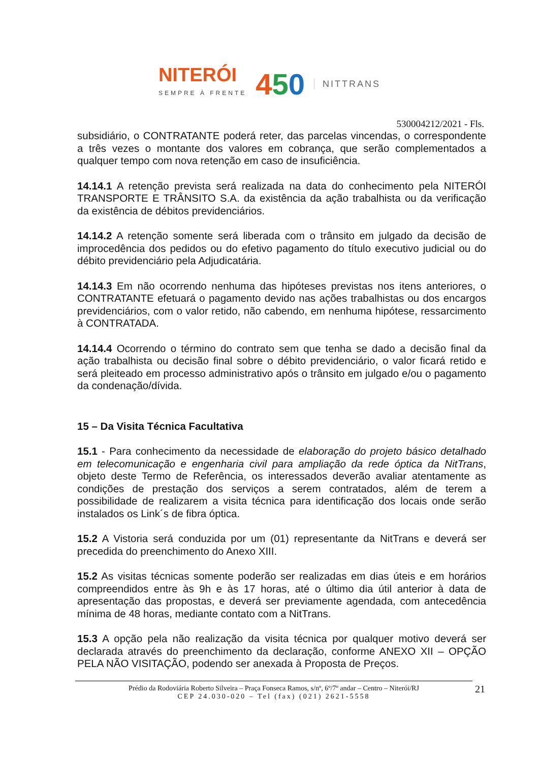NITERÓI
SEMPRE À FRENTE
450
NITTRANS
530004212/2021 - Fls.
subsidiário, o CONTRATANTE poderá reter, das parcelas vincendas, o correspondente a três vezes o montante dos valores em cobrança, que serão complementados a qualquer tempo com nova retenção em caso de insuficiência.
14.14.1 A retenção prevista será realizada na data do conhecimento pela NITERÓI TRANSPORTE E TRÂNSITO S.A. da existência da ação trabalhista ou da verificação da existência de débitos previdenciários.
14.14.2 A retenção somente será liberada com o trânsito em julgado da decisão de improcedência dos pedidos ou do efetivo pagamento do título executivo judicial ou do débito previdenciário pela Adjudicatária.
14.14.3 Em não ocorrendo nenhuma das hipóteses previstas nos itens anteriores, o CONTRATANTE efetuará o pagamento devido nas ações trabalhistas ou dos encargos previdenciários, com o valor retido, não cabendo, em nenhuma hipótese, ressarcimento à CONTRATADA.
14.14.4 Ocorrendo o término do contrato sem que tenha se dado a decisão final da ação trabalhista ou decisão final sobre o débito previdenciário, o valor ficará retido e será pleiteado em processo administrativo após o trânsito em julgado e/ou o pagamento da condenação/dívida.
15 – Da Visita Técnica Facultativa
15.1 - Para conhecimento da necessidade de elaboração do projeto básico detalhado em telecomunicação e engenharia civil para ampliação da rede óptica da NitTrans, objeto deste Termo de Referência, os interessados deverão avaliar atentamente as condições de prestação dos serviços a serem contratados, além de terem a possibilidade de realizarem a visita técnica para identificação dos locais onde serão instalados os Link´s de fibra óptica.
15.2 A Vistoria será conduzida por um (01) representante da NitTrans e deverá ser precedida do preenchimento do Anexo XIII.
15.2 As visitas técnicas somente poderão ser realizadas em dias úteis e em horários compreendidos entre às 9h e às 17 horas, até o último dia útil anterior à data de apresentação das propostas, e deverá ser previamente agendada, com antecedência mínima de 48 horas, mediante contato com a NitTrans.
15.3 A opção pela não realização da visita técnica por qualquer motivo deverá ser declarada através do preenchimento da declaração, conforme ANEXO XII – OPÇÃO PELA NÃO VISITAÇÃO, podendo ser anexada à Proposta de Preços.
Prédio da Rodoviária Roberto Silveira – Praça Fonseca Ramos, s/nº, 6º/7º andar – Centro – Niterói/RJ
CEP 24.030-020 – Tel (fax) (021) 2621-5558
21